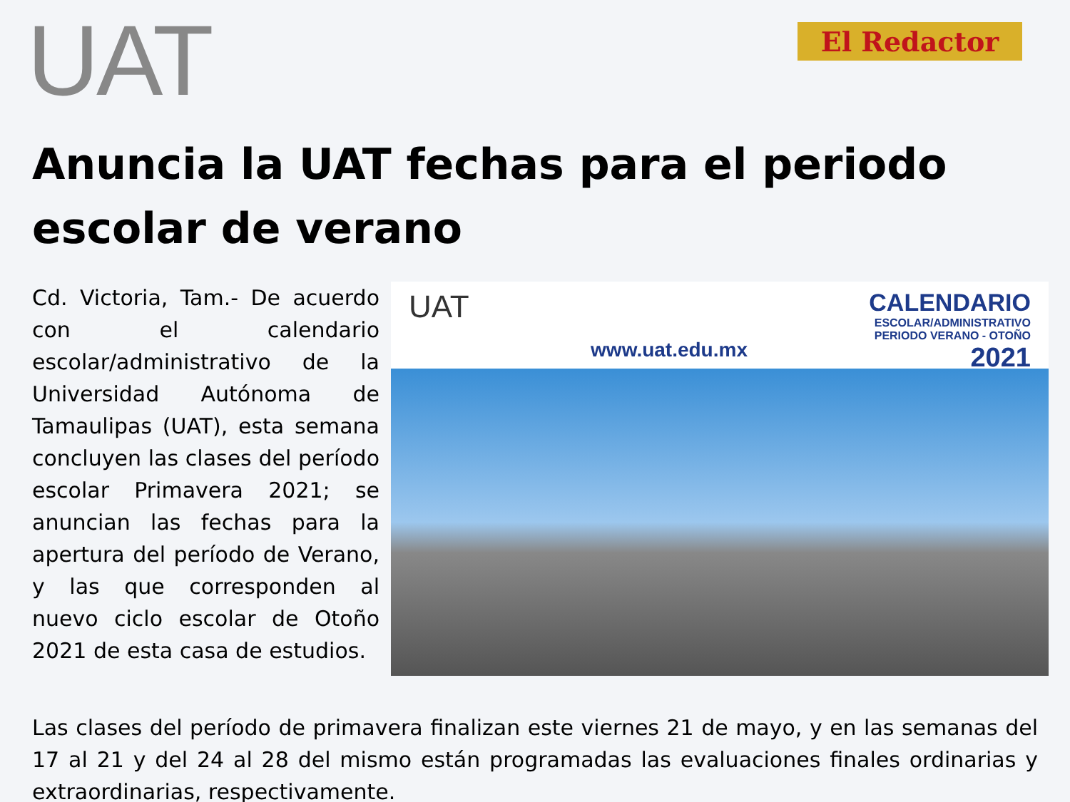UAT
El Redactor
Anuncia la UAT fechas para el periodo escolar de verano
Cd. Victoria, Tam.- De acuerdo con el calendario escolar/administrativo de la Universidad Autónoma de Tamaulipas (UAT), esta semana concluyen las clases del período escolar Primavera 2021; se anuncian las fechas para la apertura del período de Verano, y las que corresponden al nuevo ciclo escolar de Otoño 2021 de esta casa de estudios.
UAT
www.uat.edu.mx
CALENDARIO
ESCOLAR/ADMINISTRATIVO
PERIODO VERANO - OTOÑO
2021
Las clases del período de primavera finalizan este viernes 21 de mayo, y en las semanas del 17 al 21 y del 24 al 28 del mismo están programadas las evaluaciones finales ordinarias y extraordinarias, respectivamente.